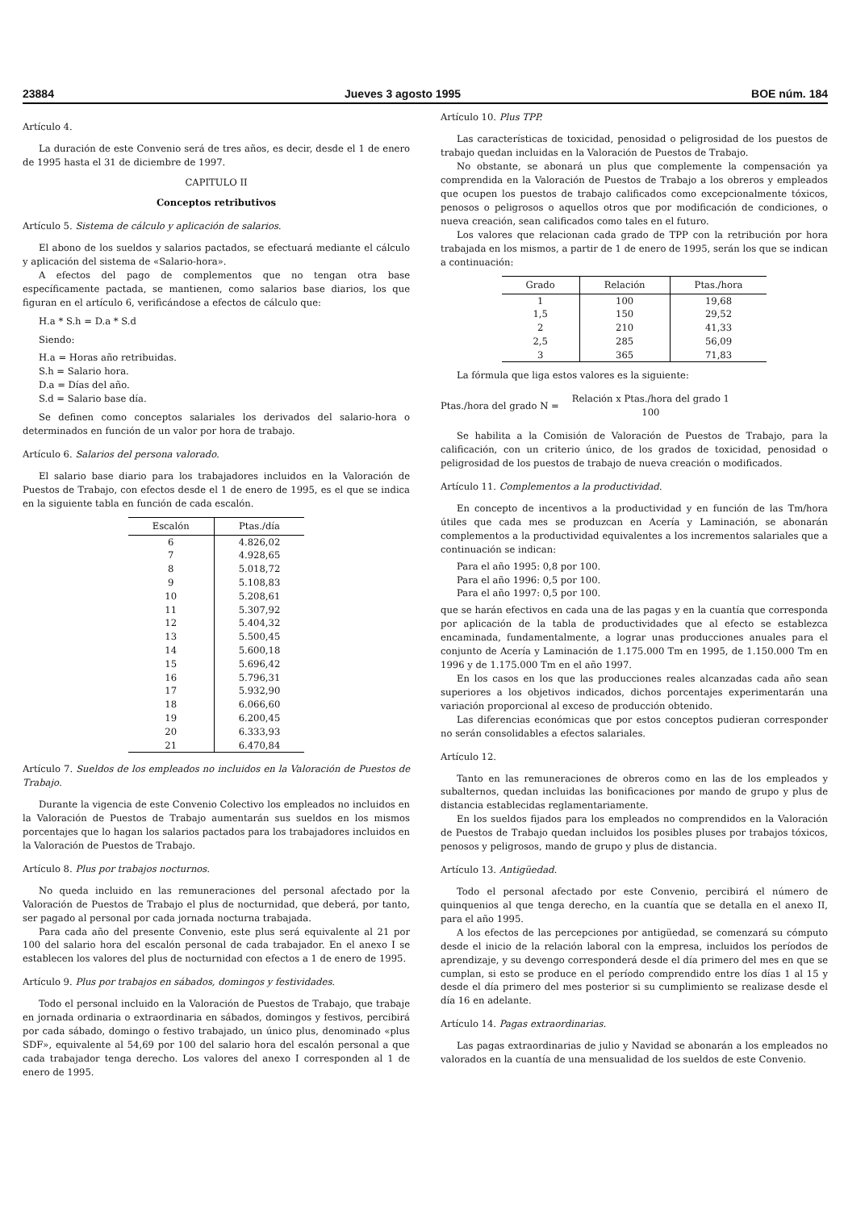23884 Jueves 3 agosto 1995 BOE núm. 184
Artículo 4.
La duración de este Convenio será de tres años, es decir, desde el 1 de enero de 1995 hasta el 31 de diciembre de 1997.
CAPITULO II
Conceptos retributivos
Artículo 5. Sistema de cálculo y aplicación de salarios.
El abono de los sueldos y salarios pactados, se efectuará mediante el cálculo y aplicación del sistema de «Salario-hora».
A efectos del pago de complementos que no tengan otra base específicamente pactada, se mantienen, como salarios base diarios, los que figuran en el artículo 6, verificándose a efectos de cálculo que:
H.a * S.h = D.a * S.d
Siendo:
H.a = Horas año retribuidas.
S.h = Salario hora.
D.a = Días del año.
S.d = Salario base día.
Se definen como conceptos salariales los derivados del salario-hora o determinados en función de un valor por hora de trabajo.
Artículo 6. Salarios del persona valorado.
El salario base diario para los trabajadores incluidos en la Valoración de Puestos de Trabajo, con efectos desde el 1 de enero de 1995, es el que se indica en la siguiente tabla en función de cada escalón.
| Escalón | Ptas./día |
| --- | --- |
| 6 | 4.826,02 |
| 7 | 4.928,65 |
| 8 | 5.018,72 |
| 9 | 5.108,83 |
| 10 | 5.208,61 |
| 11 | 5.307,92 |
| 12 | 5.404,32 |
| 13 | 5.500,45 |
| 14 | 5.600,18 |
| 15 | 5.696,42 |
| 16 | 5.796,31 |
| 17 | 5.932,90 |
| 18 | 6.066,60 |
| 19 | 6.200,45 |
| 20 | 6.333,93 |
| 21 | 6.470,84 |
Artículo 7. Sueldos de los empleados no incluidos en la Valoración de Puestos de Trabajo.
Durante la vigencia de este Convenio Colectivo los empleados no incluidos en la Valoración de Puestos de Trabajo aumentarán sus sueldos en los mismos porcentajes que lo hagan los salarios pactados para los trabajadores incluidos en la Valoración de Puestos de Trabajo.
Artículo 8. Plus por trabajos nocturnos.
No queda incluido en las remuneraciones del personal afectado por la Valoración de Puestos de Trabajo el plus de nocturnidad, que deberá, por tanto, ser pagado al personal por cada jornada nocturna trabajada.
Para cada año del presente Convenio, este plus será equivalente al 21 por 100 del salario hora del escalón personal de cada trabajador. En el anexo I se establecen los valores del plus de nocturnidad con efectos a 1 de enero de 1995.
Artículo 9. Plus por trabajos en sábados, domingos y festividades.
Todo el personal incluido en la Valoración de Puestos de Trabajo, que trabaje en jornada ordinaria o extraordinaria en sábados, domingos y festivos, percibirá por cada sábado, domingo o festivo trabajado, un único plus, denominado «plus SDF», equivalente al 54,69 por 100 del salario hora del escalón personal a que cada trabajador tenga derecho. Los valores del anexo I corresponden al 1 de enero de 1995.
Artículo 10. Plus TPP.
Las características de toxicidad, penosidad o peligrosidad de los puestos de trabajo quedan incluidas en la Valoración de Puestos de Trabajo.
No obstante, se abonará un plus que complemente la compensación ya comprendida en la Valoración de Puestos de Trabajo a los obreros y empleados que ocupen los puestos de trabajo calificados como excepcionalmente tóxicos, penosos o peligrosos o aquellos otros que por modificación de condiciones, o nueva creación, sean calificados como tales en el futuro.
Los valores que relacionan cada grado de TPP con la retribución por hora trabajada en los mismos, a partir de 1 de enero de 1995, serán los que se indican a continuación:
| Grado | Relación | Ptas./hora |
| --- | --- | --- |
| 1 | 100 | 19,68 |
| 1,5 | 150 | 29,52 |
| 2 | 210 | 41,33 |
| 2,5 | 285 | 56,09 |
| 3 | 365 | 71,83 |
La fórmula que liga estos valores es la siguiente:
Ptas./hora del grado N = Relación x Ptas./hora del grado 1
100
Se habilita a la Comisión de Valoración de Puestos de Trabajo, para la calificación, con un criterio único, de los grados de toxicidad, penosidad o peligrosidad de los puestos de trabajo de nueva creación o modificados.
Artículo 11. Complementos a la productividad.
En concepto de incentivos a la productividad y en función de las Tm/hora útiles que cada mes se produzcan en Acería y Laminación, se abonarán complementos a la productividad equivalentes a los incrementos salariales que a continuación se indican:
Para el año 1995: 0,8 por 100.
Para el año 1996: 0,5 por 100.
Para el año 1997: 0,5 por 100.
que se harán efectivos en cada una de las pagas y en la cuantía que corresponda por aplicación de la tabla de productividades que al efecto se establezca encaminada, fundamentalmente, a lograr unas producciones anuales para el conjunto de Acería y Laminación de 1.175.000 Tm en 1995, de 1.150.000 Tm en 1996 y de 1.175.000 Tm en el año 1997.
En los casos en los que las producciones reales alcanzadas cada año sean superiores a los objetivos indicados, dichos porcentajes experimentarán una variación proporcional al exceso de producción obtenido.
Las diferencias económicas que por estos conceptos pudieran corresponder no serán consolidables a efectos salariales.
Artículo 12.
Tanto en las remuneraciones de obreros como en las de los empleados y subalternos, quedan incluidas las bonificaciones por mando de grupo y plus de distancia establecidas reglamentariamente.
En los sueldos fijados para los empleados no comprendidos en la Valoración de Puestos de Trabajo quedan incluidos los posibles pluses por trabajos tóxicos, penosos y peligrosos, mando de grupo y plus de distancia.
Artículo 13. Antigüedad.
Todo el personal afectado por este Convenio, percibirá el número de quinquenios al que tenga derecho, en la cuantía que se detalla en el anexo II, para el año 1995.
A los efectos de las percepciones por antigüedad, se comenzará su cómputo desde el inicio de la relación laboral con la empresa, incluidos los períodos de aprendizaje, y su devengo corresponderá desde el día primero del mes en que se cumplan, si esto se produce en el período comprendido entre los días 1 al 15 y desde el día primero del mes posterior si su cumplimiento se realizase desde el día 16 en adelante.
Artículo 14. Pagas extraordinarias.
Las pagas extraordinarias de julio y Navidad se abonarán a los empleados no valorados en la cuantía de una mensualidad de los sueldos de este Convenio.